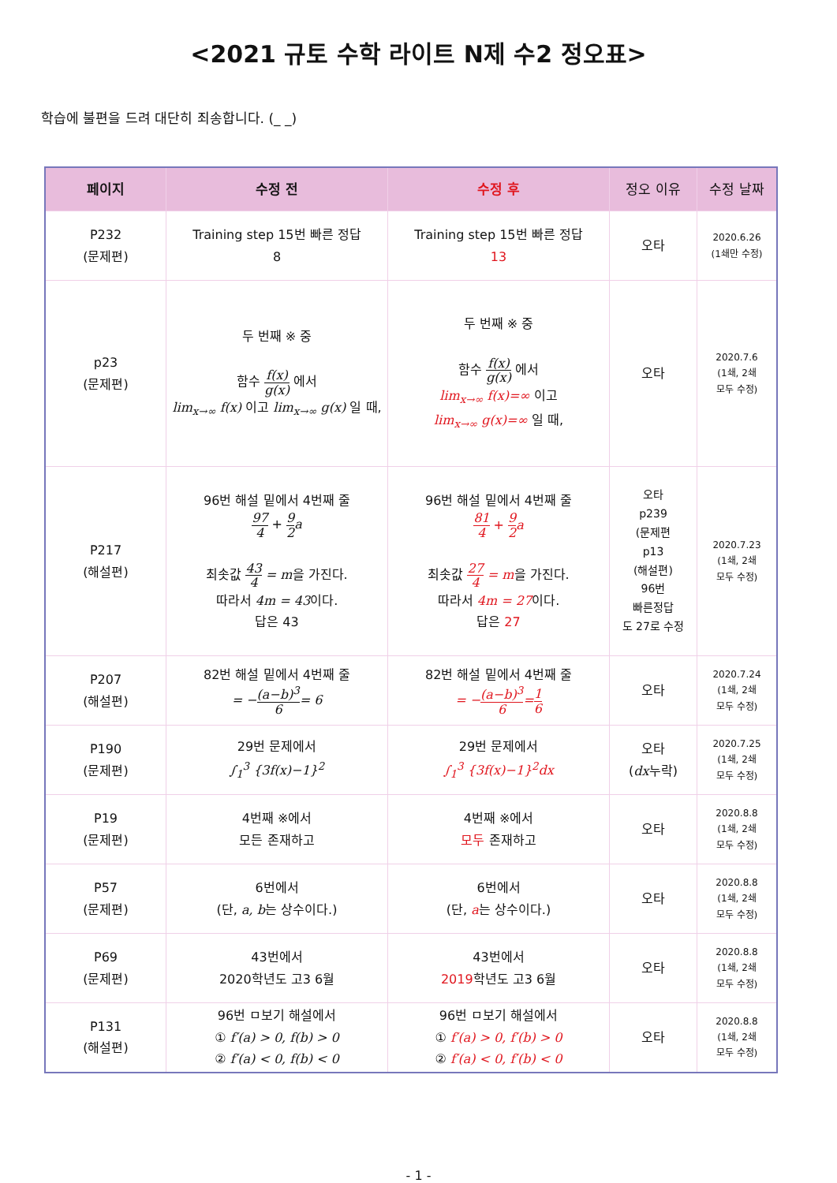<2021 규토 수학 라이트 N제 수2 정오표>
학습에 불편을 드려 대단히 죄송합니다. (_ _)
| 페이지 | 수정 전 | 수정 후 | 정오 이유 | 수정 날짜 |
| --- | --- | --- | --- | --- |
| P232 (문제편) | Training step 15번 빠른 정답 8 | Training step 15번 빠른 정답 13 | 오타 | 2020.6.26 (1쇄만 수정) |
| p23 (문제편) | 두 번째 ※ 중 함수 f(x) g(x) 에서 lim<sub>x→∞</sub> f(x) 이고 lim<sub>x→∞</sub> g(x) 일 때, | 두 번째 ※ 중 함수 f(x) g(x) 에서 lim<sub>x→∞</sub> f(x)=∞ 이고 lim<sub>x→∞</sub> g(x)=∞ 일 때, | 오타 | 2020.7.6 (1쇄, 2쇄 모두 수정) |
| P217 (해설편) | 96번 해설 밑에서 4번째 줄 97 4 + 9 2 a 최솟값 43 4 = m 을 가진다. 따라서 4m = 43 이다. 답은 43 | 96번 해설 밑에서 4번째 줄 81 4 + 9 2 a 최솟값 27 4 = m 을 가진다. 따라서 4m = 27 이다. 답은 27 | 오타 p239 (문제편 p13 (해설편) 96번 빠른정답 도 27로 수정 | 2020.7.23 (1쇄, 2쇄 모두 수정) |
| P207 (해설편) | 82번 해설 밑에서 4번째 줄 = − (a−b)<sup>3</sup> 6 = 6 | 82번 해설 밑에서 4번째 줄 = − (a−b)<sup>3</sup> 6 = 1 6 | 오타 | 2020.7.24 (1쇄, 2쇄 모두 수정) |
| P190 (문제편) | 29번 문제에서 ∫<sub>1</sub><sup>3</sup> {3f(x)−1}<sup>2</sup> | 29번 문제에서 ∫<sub>1</sub><sup>3</sup> {3f(x)−1}<sup>2</sup>dx | 오타 ( dx 누락) | 2020.7.25 (1쇄, 2쇄 모두 수정) |
| P19 (문제편) | 4번째 ※에서 모든 존재하고 | 4번째 ※에서 모두 존재하고 | 오타 | 2020.8.8 (1쇄, 2쇄 모두 수정) |
| P57 (문제편) | 6번에서 (단, a, b 는 상수이다.) | 6번에서 (단, a 는 상수이다.) | 오타 | 2020.8.8 (1쇄, 2쇄 모두 수정) |
| P69 (문제편) | 43번에서 2020학년도 고3 6월 | 43번에서 2019 학년도 고3 6월 | 오타 | 2020.8.8 (1쇄, 2쇄 모두 수정) |
| P131 (해설편) | 96번 ㅁ보기 해설에서 ① f′(a) > 0, f(b) > 0 ② f′(a) < 0, f(b) < 0 | 96번 ㅁ보기 해설에서 ① f′(a) > 0, f′(b) > 0 ② f′(a) < 0, f′(b) < 0 | 오타 | 2020.8.8 (1쇄, 2쇄 모두 수정) |
- 1 -